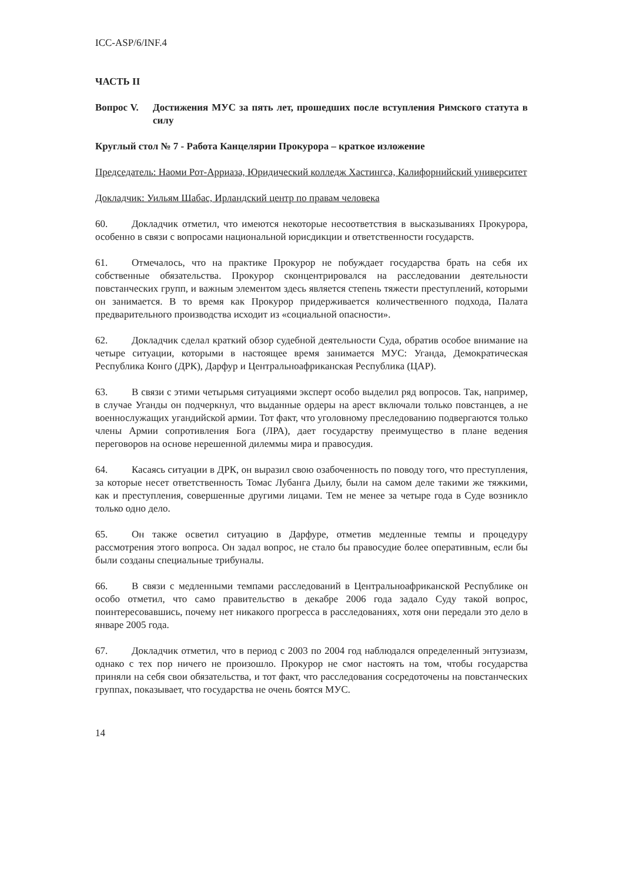ICC-ASP/6/INF.4
ЧАСТЬ II
Вопрос V. Достижения МУС за пять лет, прошедших после вступления Римского статута в силу
Круглый стол № 7 - Работа Канцелярии Прокурора – краткое изложение
Председатель: Наоми Рот-Арриаза, Юридический колледж Хастингса, Калифорнийский университет
Докладчик: Уильям Шабас, Ирландский центр по правам человека
60. Докладчик отметил, что имеются некоторые несоответствия в высказываниях Прокурора, особенно в связи с вопросами национальной юрисдикции и ответственности государств.
61. Отмечалось, что на практике Прокурор не побуждает государства брать на себя их собственные обязательства. Прокурор сконцентрировался на расследовании деятельности повстанческих групп, и важным элементом здесь является степень тяжести преступлений, которыми он занимается. В то время как Прокурор придерживается количественного подхода, Палата предварительного производства исходит из «социальной опасности».
62. Докладчик сделал краткий обзор судебной деятельности Суда, обратив особое внимание на четыре ситуации, которыми в настоящее время занимается МУС: Уганда, Демократическая Республика Конго (ДРК), Дарфур и Центральноафриканская Республика (ЦАР).
63. В связи с этими четырьмя ситуациями эксперт особо выделил ряд вопросов. Так, например, в случае Уганды он подчеркнул, что выданные ордеры на арест включали только повстанцев, а не военнослужащих угандийской армии. Тот факт, что уголовному преследованию подвергаются только члены Армии сопротивления Бога (ЛРА), дает государству преимущество в плане ведения переговоров на основе нерешенной дилеммы мира и правосудия.
64. Касаясь ситуации в ДРК, он выразил свою озабоченность по поводу того, что преступления, за которые несет ответственность Томас Лубанга Дьилу, были на самом деле такими же тяжкими, как и преступления, совершенные другими лицами. Тем не менее за четыре года в Суде возникло только одно дело.
65. Он также осветил ситуацию в Дарфуре, отметив медленные темпы и процедуру рассмотрения этого вопроса. Он задал вопрос, не стало бы правосудие более оперативным, если бы были созданы специальные трибуналы.
66. В связи с медленными темпами расследований в Центральноафриканской Республике он особо отметил, что само правительство в декабре 2006 года задало Суду такой вопрос, поинтересовавшись, почему нет никакого прогресса в расследованиях, хотя они передали это дело в январе 2005 года.
67. Докладчик отметил, что в период с 2003 по 2004 год наблюдался определенный энтузиазм, однако с тех пор ничего не произошло. Прокурор не смог настоять на том, чтобы государства приняли на себя свои обязательства, и тот факт, что расследования сосредоточены на повстанческих группах, показывает, что государства не очень боятся МУС.
14